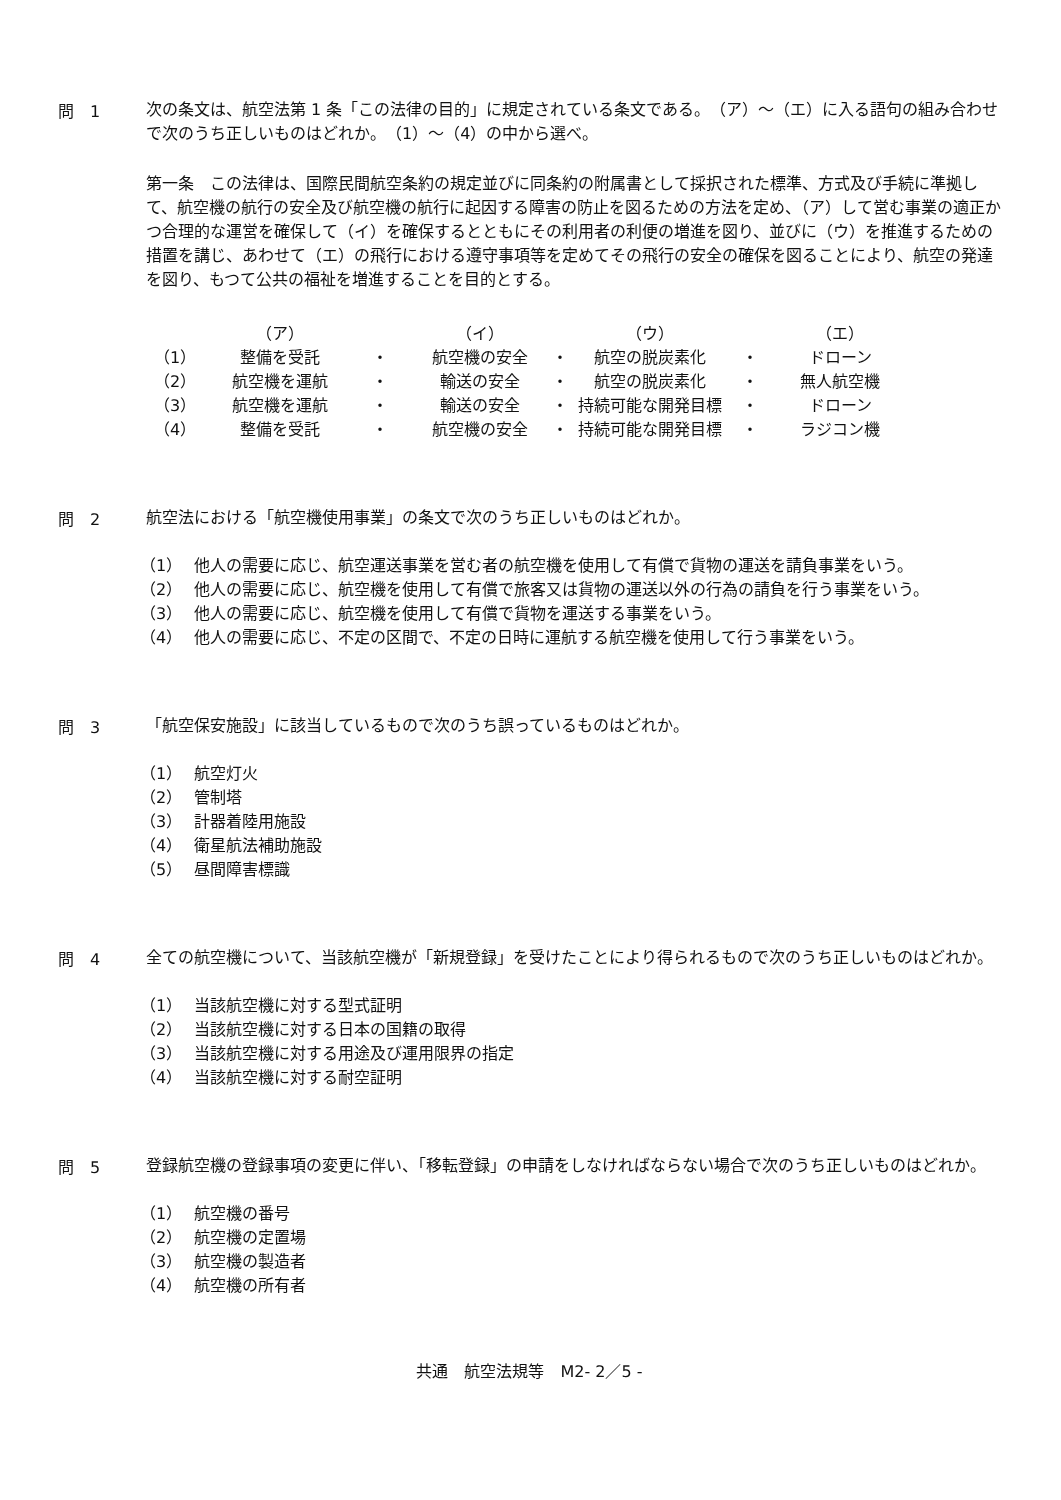問　1
次の条文は、航空法第 1 条「この法律の目的」に規定されている条文である。　（ア）～（エ）に入る語句の組み合わせで次のうち正しいものはどれか。　（1）～（4）の中から選べ。
第一条　この法律は、国際民間航空条約の規定並びに同条約の附属書として採択された標準、方式及び手続に準拠して、航空機の航行の安全及び航空機の航行に起因する障害の防止を図るための方法を定め、（ア）して営む事業の適正かつ合理的な運営を確保して（イ）を確保するとともにその利用者の利便の増進を図り、並びに（ウ）を推進するための措置を講じ、あわせて（エ）の飛行における遵守事項等を定めてその飛行の安全の確保を図ることにより、航空の発達を図り、もつて公共の福祉を増進することを目的とする。
| | （ア） | | （イ） | | （ウ） | | （エ） |
| --- | --- | --- | --- | --- | --- | --- | --- |
| （1） | 整備を受託 | ・ | 航空機の安全 | ・ | 航空の脱炭素化 | ・ | ドローン |
| （2） | 航空機を運航 | ・ | 輸送の安全 | ・ | 航空の脱炭素化 | ・ | 無人航空機 |
| （3） | 航空機を運航 | ・ | 輸送の安全 | ・ | 持続可能な開発目標 | ・ | ドローン |
| （4） | 整備を受託 | ・ | 航空機の安全 | ・ | 持続可能な開発目標 | ・ | ラジコン機 |
問　2
航空法における「航空機使用事業」の条文で次のうち正しいものはどれか。
（1） 他人の需要に応じ、航空運送事業を営む者の航空機を使用して有償で貨物の運送を請負事業をいう。
（2） 他人の需要に応じ、航空機を使用して有償で旅客又は貨物の運送以外の行為の請負を行う事業をいう。
（3） 他人の需要に応じ、航空機を使用して有償で貨物を運送する事業をいう。
（4） 他人の需要に応じ、不定の区間で、不定の日時に運航する航空機を使用して行う事業をいう。
問　3
「航空保安施設」に該当しているもので次のうち誤っているものはどれか。
（1） 航空灯火
（2） 管制塔
（3） 計器着陸用施設
（4） 衛星航法補助施設
（5） 昼間障害標識
問　4
全ての航空機について、当該航空機が「新規登録」を受けたことにより得られるもので次のうち正しいものはどれか。
（1） 当該航空機に対する型式証明
（2） 当該航空機に対する日本の国籍の取得
（3） 当該航空機に対する用途及び運用限界の指定
（4） 当該航空機に対する耐空証明
問　5
登録航空機の登録事項の変更に伴い、「移転登録」の申請をしなければならない場合で次のうち正しいものはどれか。
（1） 航空機の番号
（2） 航空機の定置場
（3） 航空機の製造者
（4） 航空機の所有者
共通　航空法規等　M2- 2／5 -